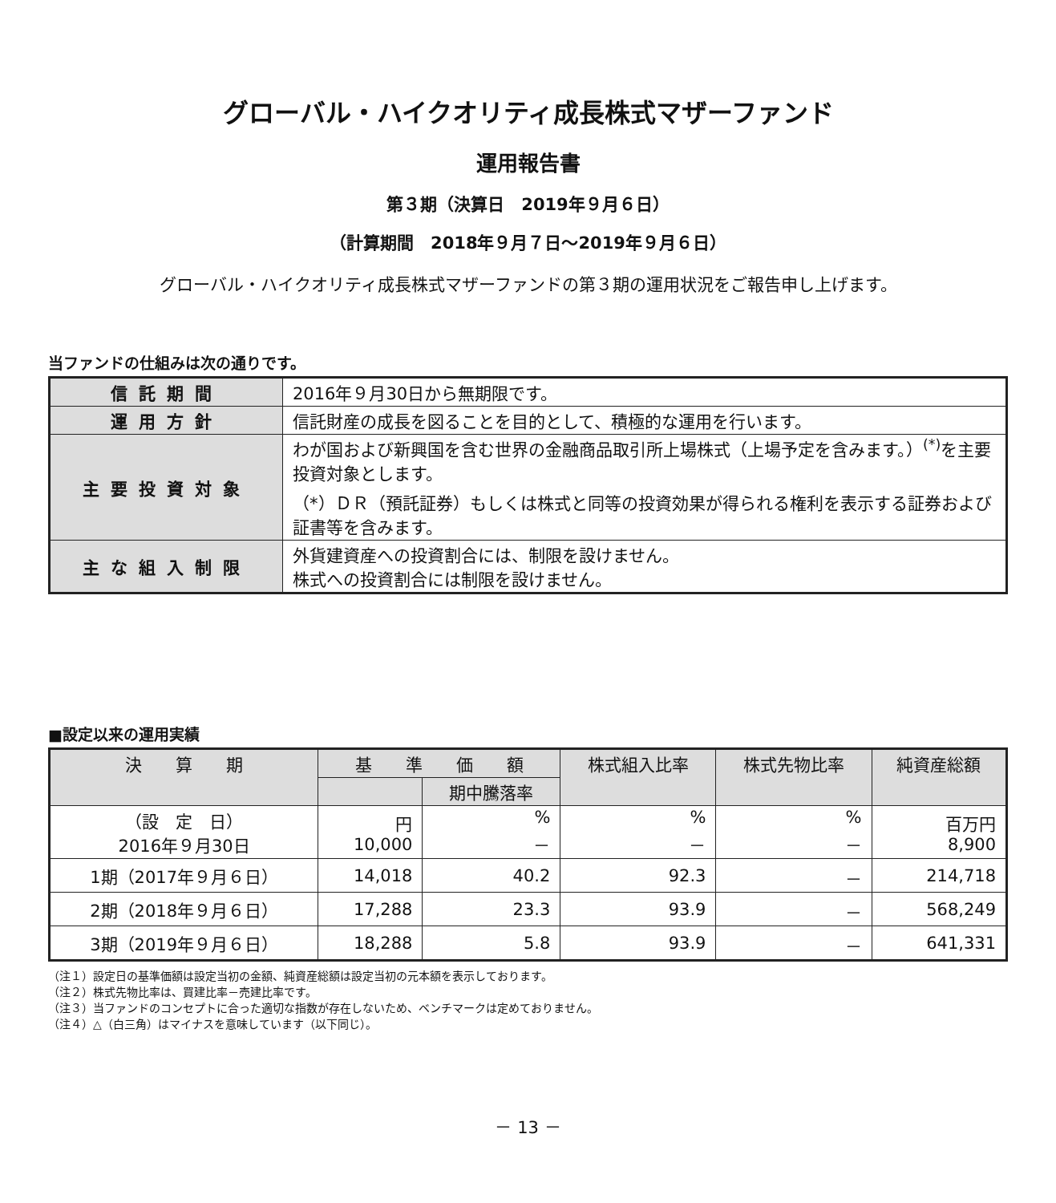グローバル・ハイクオリティ成長株式マザーファンド
運用報告書
第３期（決算日　2019年９月６日）
（計算期間　2018年９月７日～2019年９月６日）
グローバル・ハイクオリティ成長株式マザーファンドの第３期の運用状況をご報告申し上げます。
当ファンドの仕組みは次の通りです。
| 信託期間 | 2016年９月30日から無期限です。 |
| 運用方針 | 信託財産の成長を図ることを目的として、積極的な運用を行います。 |
| 主要投資対象 | わが国および新興国を含む世界の金融商品取引所上場株式（上場予定を含みます。）<sup>(*)</sup>を主要投資対象とします。 （*）ＤＲ（預託証券）もしくは株式と同等の投資効果が得られる権利を表示する証券および証書等を含みます。 |
| 主な組入制限 | 外貨建資産への投資割合には、制限を設けません。 株式への投資割合には制限を設けません。 |
■設定以来の運用実績
| 決 算 期 | 基 準 価 額 | | 株式組入比率 | 株式先物比率 | 純資産総額 |
| --- | --- | --- | --- | --- | --- |
| | | 期中騰落率 | | | |
| （設 定 日） 2016年９月30日 | 円 10,000 | % － | % － | % － | 百万円 8,900 |
| 1期（2017年９月６日） | 14,018 | 40.2 | 92.3 | － | 214,718 |
| 2期（2018年９月６日） | 17,288 | 23.3 | 93.9 | － | 568,249 |
| 3期（2019年９月６日） | 18,288 | 5.8 | 93.9 | － | 641,331 |
（注１）設定日の基準価額は設定当初の金額、純資産総額は設定当初の元本額を表示しております。
（注２）株式先物比率は、買建比率－売建比率です。
（注３）当ファンドのコンセプトに合った適切な指数が存在しないため、ベンチマークは定めておりません。
（注４）△（白三角）はマイナスを意味しています（以下同じ）。
－ 13 －